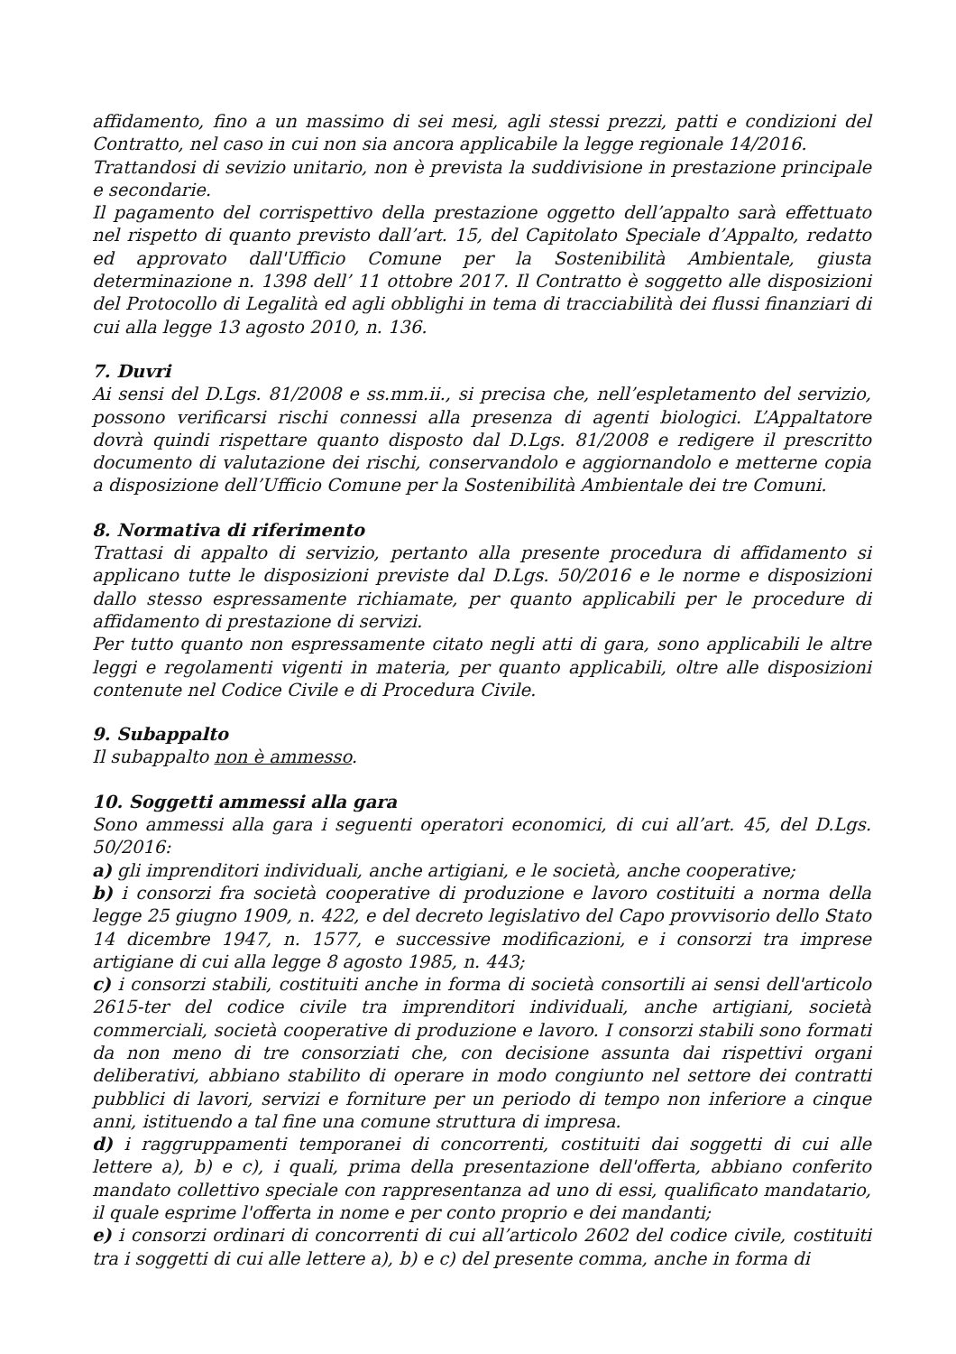affidamento, fino a un massimo di sei mesi, agli stessi prezzi, patti e condizioni del Contratto, nel caso in cui non sia ancora applicabile la legge regionale 14/2016.
Trattandosi di sevizio unitario, non è prevista la suddivisione in prestazione principale e secondarie.
Il pagamento del corrispettivo della prestazione oggetto dell’appalto sarà effettuato nel rispetto di quanto previsto dall’art. 15, del Capitolato Speciale d’Appalto, redatto ed approvato dall'Ufficio Comune per la Sostenibilità Ambientale, giusta determinazione n. 1398 dell’ 11 ottobre 2017. Il Contratto è soggetto alle disposizioni del Protocollo di Legalità ed agli obblighi in tema di tracciabilità dei flussi finanziari di cui alla legge 13 agosto 2010, n. 136.
7. Duvri
Ai sensi del D.Lgs. 81/2008 e ss.mm.ii., si precisa che, nell’espletamento del servizio, possono verificarsi rischi connessi alla presenza di agenti biologici. L’Appaltatore dovrà quindi rispettare quanto disposto dal D.Lgs. 81/2008 e redigere il prescritto documento di valutazione dei rischi, conservandolo e aggiornandolo e metterne copia a disposizione dell’Ufficio Comune per la Sostenibilità Ambientale dei tre Comuni.
8. Normativa di riferimento
Trattasi di appalto di servizio, pertanto alla presente procedura di affidamento si applicano tutte le disposizioni previste dal D.Lgs. 50/2016 e le norme e disposizioni dallo stesso espressamente richiamate, per quanto applicabili per le procedure di affidamento di prestazione di servizi.
Per tutto quanto non espressamente citato negli atti di gara, sono applicabili le altre leggi e regolamenti vigenti in materia, per quanto applicabili, oltre alle disposizioni contenute nel Codice Civile e di Procedura Civile.
9. Subappalto
Il subappalto non è ammesso.
10. Soggetti ammessi alla gara
Sono ammessi alla gara i seguenti operatori economici, di cui all’art. 45, del D.Lgs. 50/2016:
a) gli imprenditori individuali, anche artigiani, e le società, anche cooperative;
b) i consorzi fra società cooperative di produzione e lavoro costituiti a norma della legge 25 giugno 1909, n. 422, e del decreto legislativo del Capo provvisorio dello Stato 14 dicembre 1947, n. 1577, e successive modificazioni, e i consorzi tra imprese artigiane di cui alla legge 8 agosto 1985, n. 443;
c) i consorzi stabili, costituiti anche in forma di società consortili ai sensi dell'articolo 2615-ter del codice civile tra imprenditori individuali, anche artigiani, società commerciali, società cooperative di produzione e lavoro. I consorzi stabili sono formati da non meno di tre consorziati che, con decisione assunta dai rispettivi organi deliberativi, abbiano stabilito di operare in modo congiunto nel settore dei contratti pubblici di lavori, servizi e forniture per un periodo di tempo non inferiore a cinque anni, istituendo a tal fine una comune struttura di impresa.
d) i raggruppamenti temporanei di concorrenti, costituiti dai soggetti di cui alle lettere a), b) e c), i quali, prima della presentazione dell'offerta, abbiano conferito mandato collettivo speciale con rappresentanza ad uno di essi, qualificato mandatario, il quale esprime l'offerta in nome e per conto proprio e dei mandanti;
e) i consorzi ordinari di concorrenti di cui all’articolo 2602 del codice civile, costituiti tra i soggetti di cui alle lettere a), b) e c) del presente comma, anche in forma di